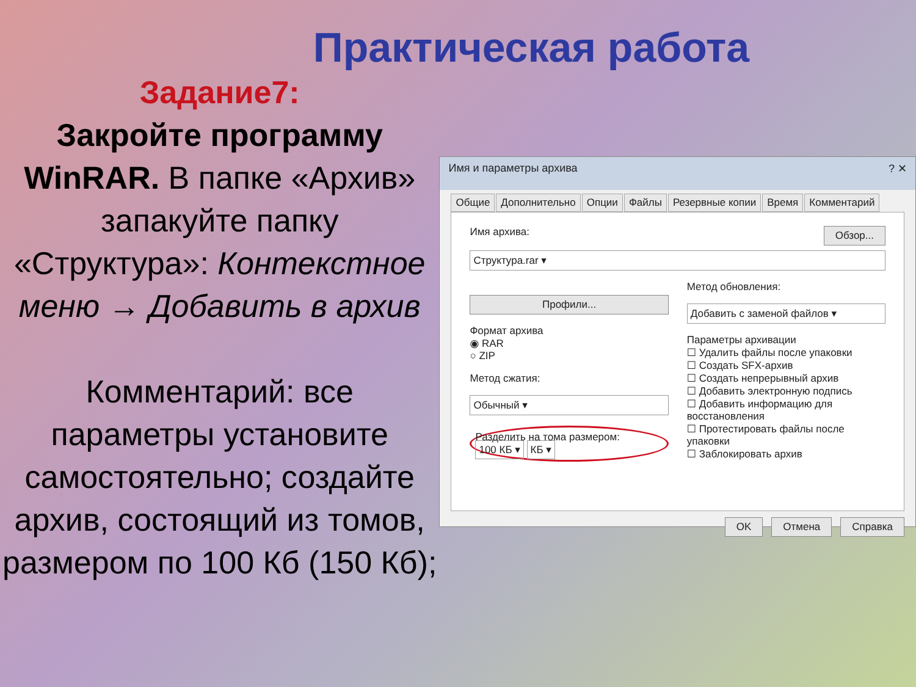Практическая работа
Задание7:
Закройте программу WinRAR. В папке «Архив» запакуйте папку «Структура»: Контекстное меню → Добавить в архив
Комментарий: все параметры установите самостоятельно; создайте архив, состоящий из томов, размером по 100 Кб (150 Кб);
Имя и параметры архива ? ✕
Общие Дополнительно Опции Файлы Резервные копии Время Комментарий
Имя архива: Обзор...
Структура.rar ▾
Профили...
Формат архива
◉ RAR
○ ZIP
Метод сжатия:
Обычный ▾
Разделить на тома размером:
100 КБ ▾ КБ ▾
Метод обновления:
Добавить с заменой файлов ▾
Параметры архивации
☐ Удалить файлы после упаковки
☐ Создать SFX-архив
☐ Создать непрерывный архив
☐ Добавить электронную подпись
☐ Добавить информацию для восстановления
☐ Протестировать файлы после упаковки
☐ Заблокировать архив
OK Отмена Справка